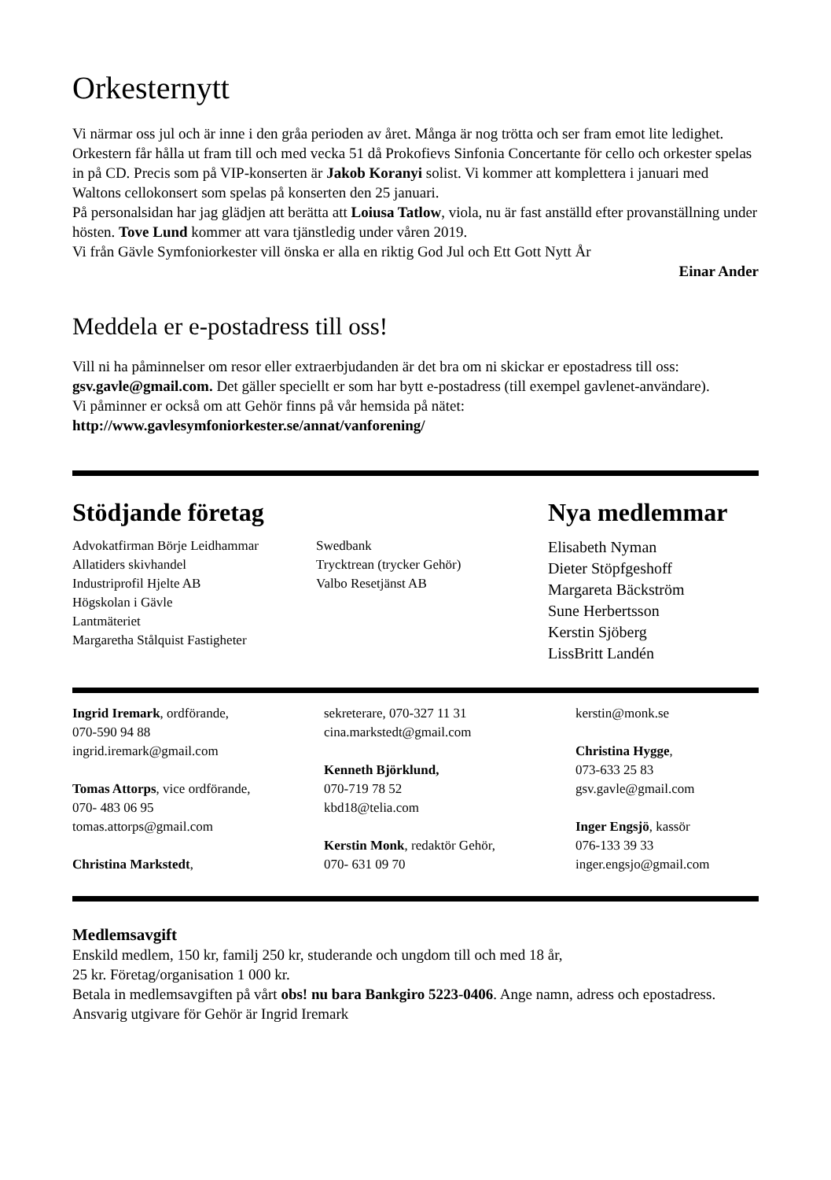Orkesternytt
Vi närmar oss jul och är inne i den gråa perioden av året. Många är nog trötta och ser fram emot lite ledighet. Orkestern får hålla ut fram till och med vecka 51 då Prokofievs Sinfonia Concertante för cello och orkester spelas in på CD. Precis som på VIP-konserten är Jakob Koranyi solist. Vi kommer att komplettera i januari med Waltons cellokonsert som spelas på konserten den 25 januari.
På personalsidan har jag glädjen att berätta att Loiusa Tatlow, viola, nu är fast anställd efter provanställning under hösten. Tove Lund kommer att vara tjänstledig under våren 2019.
Vi från Gävle Symfoniorkester vill önska er alla en riktig God Jul och Ett Gott Nytt År
Einar Ander
Meddela er e-postadress till oss!
Vill ni ha påminnelser om resor eller extraerbjudanden är det bra om ni skickar er epostadress till oss: gsv.gavle@gmail.com. Det gäller speciellt er som har bytt e-postadress (till exempel gavlenet-användare).
Vi påminner er också om att Gehör finns på vår hemsida på nätet: http://www.gavlesymfoniorkester.se/annat/vanforening/
Stödjande företag
Advokatfirman Börje Leidhammar
Allatiders skivhandel
Industriprofil Hjelte AB
Högskolan i Gävle
Lantmäteriet
Margaretha Stålquist Fastigheter
Swedbank
Trycktrean (trycker Gehör)
Valbo Resetjänst AB
Nya medlemmar
Elisabeth Nyman
Dieter Stöpfgeshoff
Margareta Bäckström
Sune Herbertsson
Kerstin Sjöberg
LissBritt Landén
Ingrid Iremark, ordförande,
070-590 94 88
ingrid.iremark@gmail.com
Tomas Attorps, vice ordförande,
070- 483 06 95
tomas.attorps@gmail.com
Christina Markstedt,
sekreterare, 070-327 11 31
cina.markstedt@gmail.com
Kenneth Björklund,
070-719 78 52
kbd18@telia.com
Kerstin Monk, redaktör Gehör,
070- 631 09 70
kerstin@monk.se
Christina Hygge,
073-633 25 83
gsv.gavle@gmail.com
Inger Engsjö, kassör
076-133 39 33
inger.engsjo@gmail.com
Medlemsavgift
Enskild medlem, 150 kr, familj 250 kr, studerande och ungdom till och med 18 år,
25 kr. Företag/organisation 1 000 kr.
Betala in medlemsavgiften på vårt obs! nu bara Bankgiro 5223-0406. Ange namn, adress och epostadress. Ansvarig utgivare för Gehör är Ingrid Iremark